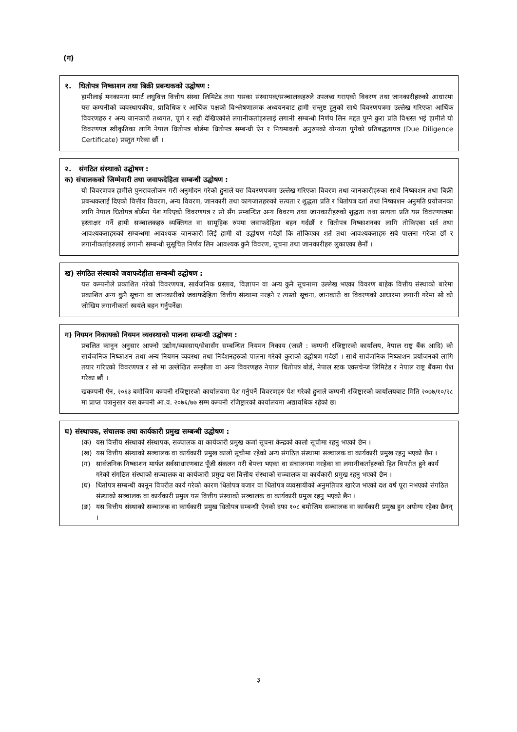(ग)
१. धितोपत्र निष्काशन तथा बिक्री प्रबन्धकको उद्घोषण :
हामीलाई मनकामना स्मार्ट लघुवित्त वित्तीय संस्था लिमिटेड तथा यसका संस्थापक/सञ्चालकहरुले उपलब्ध गराएको विवरण तथा जानकारीहरुको आधारमा यस कम्पनीको व्यवस्थापकीय, प्राविधिक र आर्थिक पक्षको विश्लेषणात्मक अध्ययनबाट हामी सन्तुष्ट हुनुको साथै विवरणपत्रमा उल्लेख गरिएका आर्थिक विवरणहरु र अन्य जानकारी तथ्यगत, पूर्ण र सही देखिएकोले लगानीकर्ताहरुलाई लगानी सम्बन्धी निर्णय लिन मद्दत पुग्ने कुरा प्रति विश्वस्त भई हामीले यो विवरणपत्र स्वीकृतिका लागि नेपाल धितोपत्र बोर्डमा धितोपत्र सम्बन्धी ऐन र नियमावली अनुरुपको योग्यता पुगेको प्रतिबद्धतापत्र (Due Diligence Certificate) प्रस्तुत गरेका छौं ।
२. संगठित संस्थाको उद्घोषण :
क) संचालकको जिम्मेवारी तथा जवाफदेहिता सम्बन्धी उद्घोषण :
यो विवरणपत्र हामीले पुनरावलोकन गरी अनुमोदन गरेको हुनाले यस विवरणपत्रमा उल्लेख गरिएका विवरण तथा जानकारीहरुका साथै निष्काशन तथा बिक्री प्रबन्धकलाई दिएको वित्तीय विवरण, अन्य विवरण, जानकारी तथा कागजातहरुको सत्यता र शुद्धता प्रति र धितोपत्र दर्ता तथा निष्काशन अनुमति प्रयोजनका लागि नेपाल धितोपत्र बोर्डमा पेश गरिएको विवरणपत्र र सो सँग सम्बन्धित अन्य विवरण तथा जानकारीहरुको शुद्धता तथा सत्यता प्रति यस विवरणपत्रमा हस्ताक्षर गर्ने हामी सञ्चालकहरु व्यक्तिगत वा सामूहिक रुपमा जवाफदेहिता बहन गर्दछौं र धितोपत्र निष्काशनका लागि तोकिएका शर्त तथा आवश्यकताहरुको सम्बन्धमा आवश्यक जानकारी लिई हामी यो उद्घोषण गर्दछौं कि तोकिएका शर्त तथा आवश्यकताहरु सबै पालना गरेका छौं र लगानीकर्ताहरुलाई लगानी सम्बन्धी सुसूचित निर्णय लिन आवश्यक कुनै विवरण, सूचना तथा जानकारीहरु लुकाएका छैनौं ।
ख) संगठित संस्थाको जवाफदेहीता सम्बन्धी उद्घोषण :
यस कम्पनीले प्रकाशित गरेको विवरणपत्र, सार्वजनिक प्रस्ताव, विज्ञापन वा अन्य कुनै सूचनामा उल्लेख भएका विवरण बाहेक वित्तीय संस्थाको बारेमा प्रकाशित अन्य कुनै सूचना वा जानकारीको जवाफदेहिता वित्तीय संस्थामा नरहने र त्यस्तो सूचना, जानकारी वा विवरणको आधारमा लगानी गरेमा सो को जोखिम लगानीकर्ता स्वयंले बहन गर्नुपर्नेछ।
ग) नियमन निकायको नियमन व्यवस्थाको पालना सम्बन्धी उद्घोषण :
प्रचलित कानून अनुसार आफ्नो उद्योग/व्यवसाय/सेवासँग सम्बन्धित नियमन निकाय (जस्तै : कम्पनी रजिष्ट्रारको कार्यालय, नेपाल राष्ट्र बैंक आदि) को सार्वजनिक निष्काशन तथा अन्य नियमन व्यवस्था तथा निर्देशनहरुको पालना गरेको कुराको उद्घोषण गर्दछौं । साथै सार्वजनिक निष्काशन प्रयोजनको लागि तयार गरिएको विवरणपत्र र सो मा उल्लेखित सम्झौता वा अन्य विवरणहरु नेपाल धितोपत्र बोर्ड, नेपाल स्टक एक्सचेन्ज लिमिटेड र नेपाल राष्ट्र बैंकमा पेश गरेका छौं ।
खकम्पनी ऐन, २०६३ बमोजिम कम्पनी रजिष्ट्रारको कार्यालयमा पेश गर्नुपर्ने विवरणहरु पेश गरेको हुनाले कम्पनी रजिष्ट्रारको कार्यालयबाट मिति २०७७/१०/२८ मा प्राप्त पत्रानुसार यस कम्पनी आ.व. २०७६/७७ सम्म कम्पनी रजिष्ट्रारको कार्यालयमा अद्यावधिक रहेको छ।
घ) संस्थापक, संचालक तथा कार्यकारी प्रमुख सम्बन्धी उद्घोषण :
(क) यस वित्तीय संस्थाको संस्थापक, सञ्चालक वा कार्यकारी प्रमुख कर्जा सूचना केन्द्रको कालो सूचीमा रहनु भएको छैन ।
(ख) यस वित्तीय संस्थाको सञ्चालक वा कार्यकारी प्रमुख कालो सूचीमा रहेको अन्य संगठित संस्थामा सञ्चालक वा कार्यकारी प्रमुख रहनु भएको छैन ।
(ग) सार्वजनिक निष्काशन मार्फत सर्वसाधारणबाट पूँजी संकलन गरी बेपत्ता भएका वा संचालनमा नरहेका वा लगानीकर्ताहरुको हित विपरीत हुने कार्य गरेको संगठित संस्थाको सञ्चालक वा कार्यकारी प्रमुख यस वित्तीय संस्थाको सञ्चालक वा कार्यकारी प्रमुख रहनु भएको छैन ।
(घ) धितोपत्र सम्बन्धी कानून विपरीत कार्य गरेको कारण धितोपत्र बजार वा धितोपत्र व्यवसायीको अनुमतिपत्र खारेज भएको दश वर्ष पूरा नभएको संगठित संस्थाको सञ्चालक वा कार्यकारी प्रमुख यस वित्तीय संस्थाको सञ्चालक वा कार्यकारी प्रमुख रहनु भएको छैन ।
(ङ) यस वित्तीय संस्थाको सञ्चालक वा कार्यकारी प्रमुख धितोपत्र सम्बन्धी ऐनको दफा १०८ बमोजिम सञ्चालक वा कार्यकारी प्रमुख हुन अयोग्य रहेका छैनन् ।
३